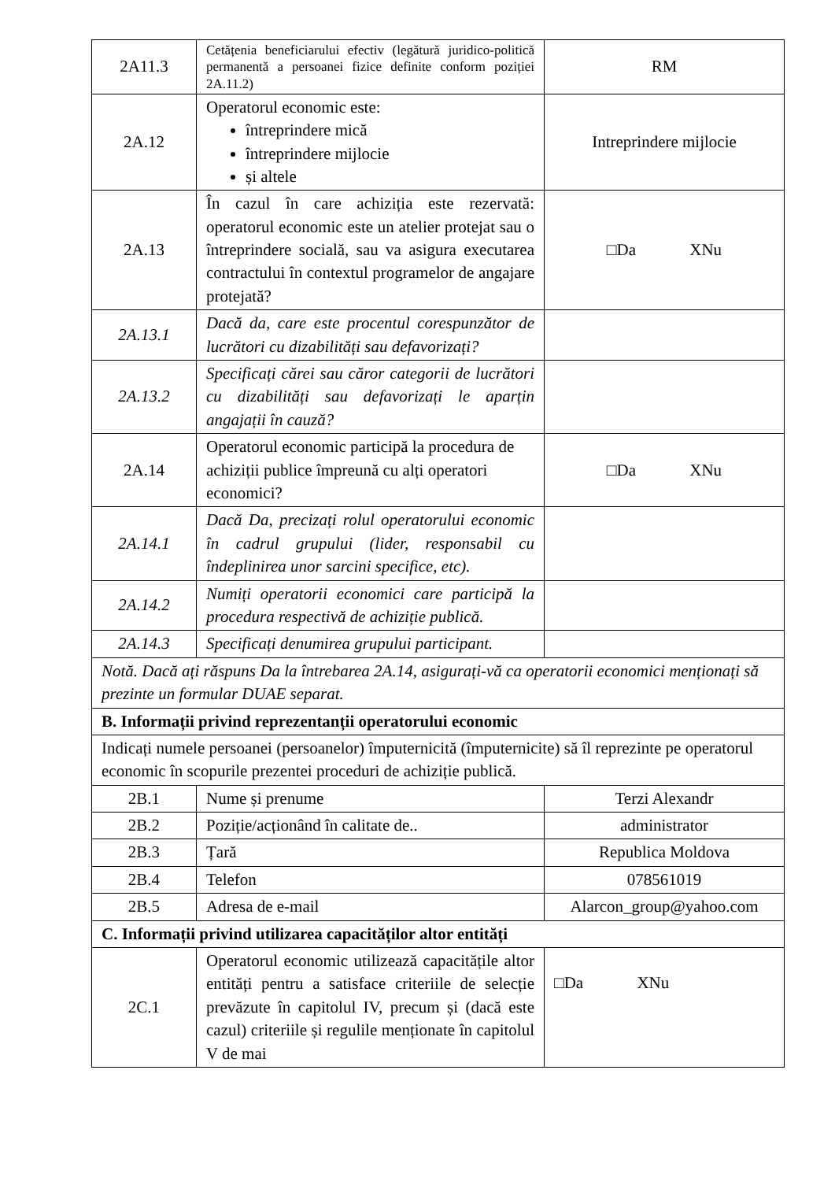| 2A11.3 | Cetățenia beneficiarului efectiv (legătură juridico-politică permanentă a persoanei fizice definite conform poziției 2A.11.2) | RM |
| 2A.12 | Operatorul economic este: întreprindere mică întreprindere mijlocie și altele | Intreprindere mijlocie |
| 2A.13 | În cazul în care achiziția este rezervată: operatorul economic este un atelier protejat sau o întreprindere socială, sau va asigura executarea contractului în contextul programelor de angajare protejată? | □Da XNu |
| 2A.13.1 | Dacă da, care este procentul corespunzător de lucrători cu dizabilități sau defavorizați? | |
| 2A.13.2 | Specificați cărei sau căror categorii de lucrători cu dizabilități sau defavorizați le aparțin angajații în cauză? | |
| 2A.14 | Operatorul economic participă la procedura de achiziții publice împreună cu alți operatori economici? | □Da XNu |
| 2A.14.1 | Dacă Da, precizați rolul operatorului economic în cadrul grupului (lider, responsabil cu îndeplinirea unor sarcini specifice, etc). | |
| 2A.14.2 | Numiți operatorii economici care participă la procedura respectivă de achiziție publică. | |
| 2A.14.3 | Specificați denumirea grupului participant. | |
| Notă. Dacă ați răspuns Da la întrebarea 2A.14, asigurați-vă ca operatorii economici menționați să prezinte un formular DUAE separat. | | |
| B. Informații privind reprezentanții operatorului economic | | |
| Indicați numele persoanei (persoanelor) împuternicită (împuternicite) să îl reprezinte pe operatorul economic în scopurile prezentei proceduri de achiziție publică. | | |
| 2B.1 | Nume și prenume | Terzi Alexandr |
| 2B.2 | Poziție/acționând în calitate de.. | administrator |
| 2B.3 | Țară | Republica Moldova |
| 2B.4 | Telefon | 078561019 |
| 2B.5 | Adresa de e-mail | Alarcon_group@yahoo.com |
| C. Informații privind utilizarea capacităților altor entități | | |
| 2C.1 | Operatorul economic utilizează capacitățile altor entități pentru a satisface criteriile de selecție prevăzute în capitolul IV, precum și (dacă este cazul) criteriile și regulile menționate în capitolul V de mai | □Da XNu |